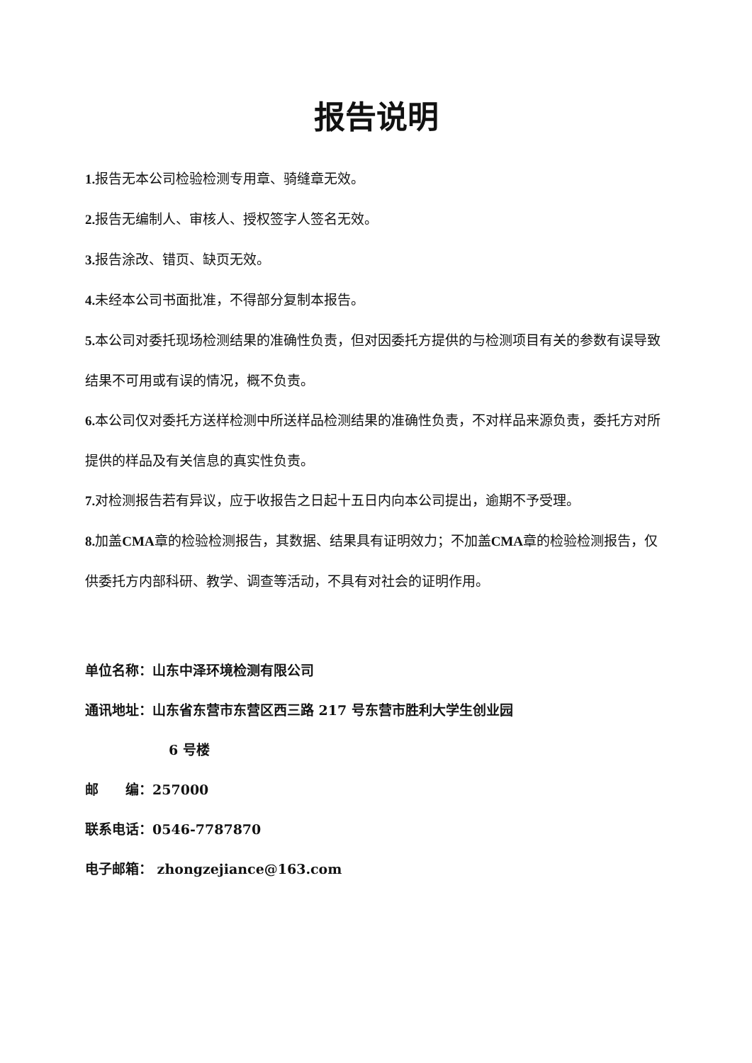报告说明
1. 报告无本公司检验检测专用章、骑缝章无效。
2. 报告无编制人、审核人、授权签字人签名无效。
3. 报告涂改、错页、缺页无效。
4. 未经本公司书面批准，不得部分复制本报告。
5. 本公司对委托现场检测结果的准确性负责，但对因委托方提供的与检测项目有关的参数有误导致结果不可用或有误的情况，概不负责。
6. 本公司仅对委托方送样检测中所送样品检测结果的准确性负责，不对样品来源负责，委托方对所提供的样品及有关信息的真实性负责。
7. 对检测报告若有异议，应于收报告之日起十五日内向本公司提出，逾期不予受理。
8. 加盖CMA章的检验检测报告，其数据、结果具有证明效力；不加盖CMA章的检验检测报告，仅供委托方内部科研、教学、调查等活动，不具有对社会的证明作用。
单位名称：山东中泽环境检测有限公司
通讯地址：山东省东营市东营区西三路 217 号东营市胜利大学生创业园
6 号楼
邮  编：257000
联系电话：0546-7787870
电子邮箱： zhongzejiance@163.com